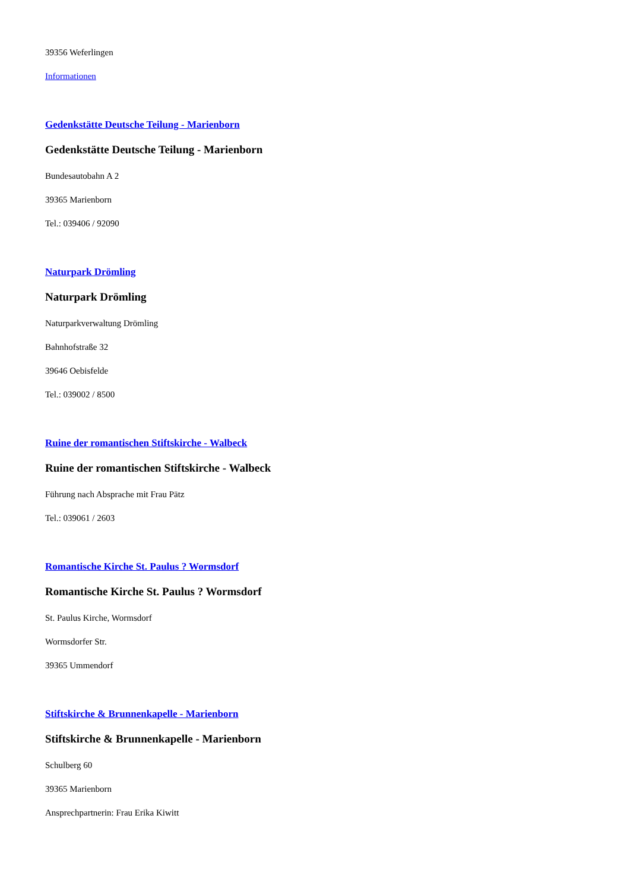39356 Weferlingen
Informationen
Gedenkstätte Deutsche Teilung - Marienborn
Gedenkstätte Deutsche Teilung - Marienborn
Bundesautobahn A 2
39365 Marienborn
Tel.: 039406 / 92090
Naturpark Drömling
Naturpark Drömling
Naturparkverwaltung Drömling
Bahnhofstraße 32
39646 Oebisfelde
Tel.: 039002 / 8500
Ruine der romantischen Stiftskirche - Walbeck
Ruine der romantischen Stiftskirche - Walbeck
Führung nach Absprache mit Frau Pätz
Tel.: 039061 / 2603
Romantische Kirche St. Paulus ? Wormsdorf
Romantische Kirche St. Paulus ? Wormsdorf
St. Paulus Kirche, Wormsdorf
Wormsdorfer Str.
39365 Ummendorf
Stiftskirche & Brunnenkapelle - Marienborn
Stiftskirche & Brunnenkapelle - Marienborn
Schulberg 60
39365 Marienborn
Ansprechpartnerin: Frau Erika Kiwitt